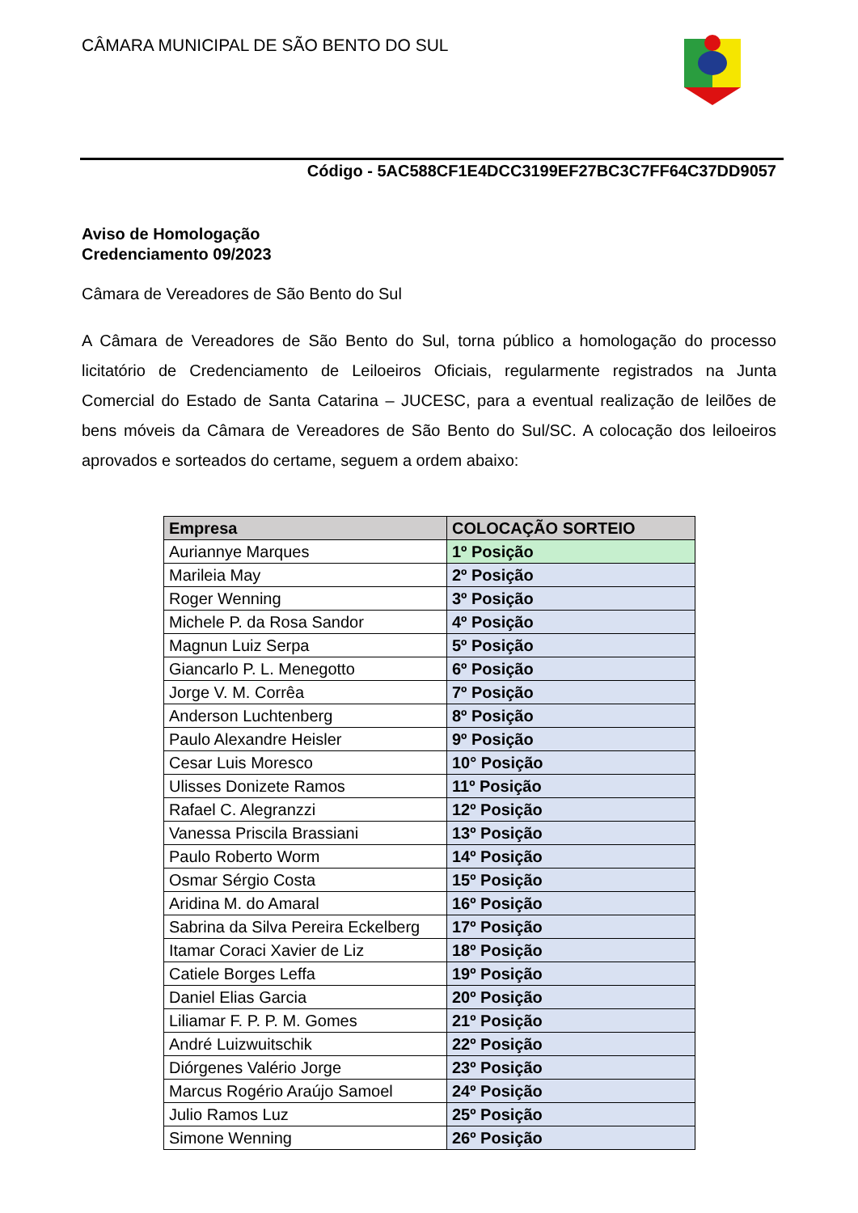CÂMARA MUNICIPAL DE SÃO BENTO DO SUL
Código - 5AC588CF1E4DCC3199EF27BC3C7FF64C37DD9057
Aviso de Homologação
Credenciamento 09/2023
Câmara de Vereadores de São Bento do Sul
A Câmara de Vereadores de São Bento do Sul, torna público a homologação do processo licitatório de Credenciamento de Leiloeiros Oficiais, regularmente registrados na Junta Comercial do Estado de Santa Catarina – JUCESC, para a eventual realização de leilões de bens móveis da Câmara de Vereadores de São Bento do Sul/SC. A colocação dos leiloeiros aprovados e sorteados do certame, seguem a ordem abaixo:
| Empresa | COLOCAÇÃO SORTEIO |
| --- | --- |
| Auriannye Marques | 1º Posição |
| Marileia May | 2º Posição |
| Roger Wenning | 3º Posição |
| Michele P. da Rosa Sandor | 4º Posição |
| Magnun Luiz Serpa | 5º Posição |
| Giancarlo P. L. Menegotto | 6º Posição |
| Jorge V. M. Corrêa | 7º Posição |
| Anderson Luchtenberg | 8º Posição |
| Paulo Alexandre Heisler | 9º Posição |
| Cesar Luis Moresco | 10° Posição |
| Ulisses Donizete Ramos | 11º Posição |
| Rafael C. Alegranzzi | 12º Posição |
| Vanessa Priscila Brassiani | 13º Posição |
| Paulo Roberto Worm | 14º Posição |
| Osmar Sérgio Costa | 15º Posição |
| Aridina M. do Amaral | 16º Posição |
| Sabrina da Silva Pereira Eckelberg | 17º Posição |
| Itamar Coraci Xavier de Liz | 18º Posição |
| Catiele Borges Leffa | 19º Posição |
| Daniel Elias Garcia | 20º Posição |
| Liliamar F. P. P. M. Gomes | 21º Posição |
| André Luizwuitschik | 22º Posição |
| Diórgenes Valério Jorge | 23º Posição |
| Marcus Rogério Araújo Samoel | 24º Posição |
| Julio Ramos Luz | 25º Posição |
| Simone Wenning | 26º Posição |